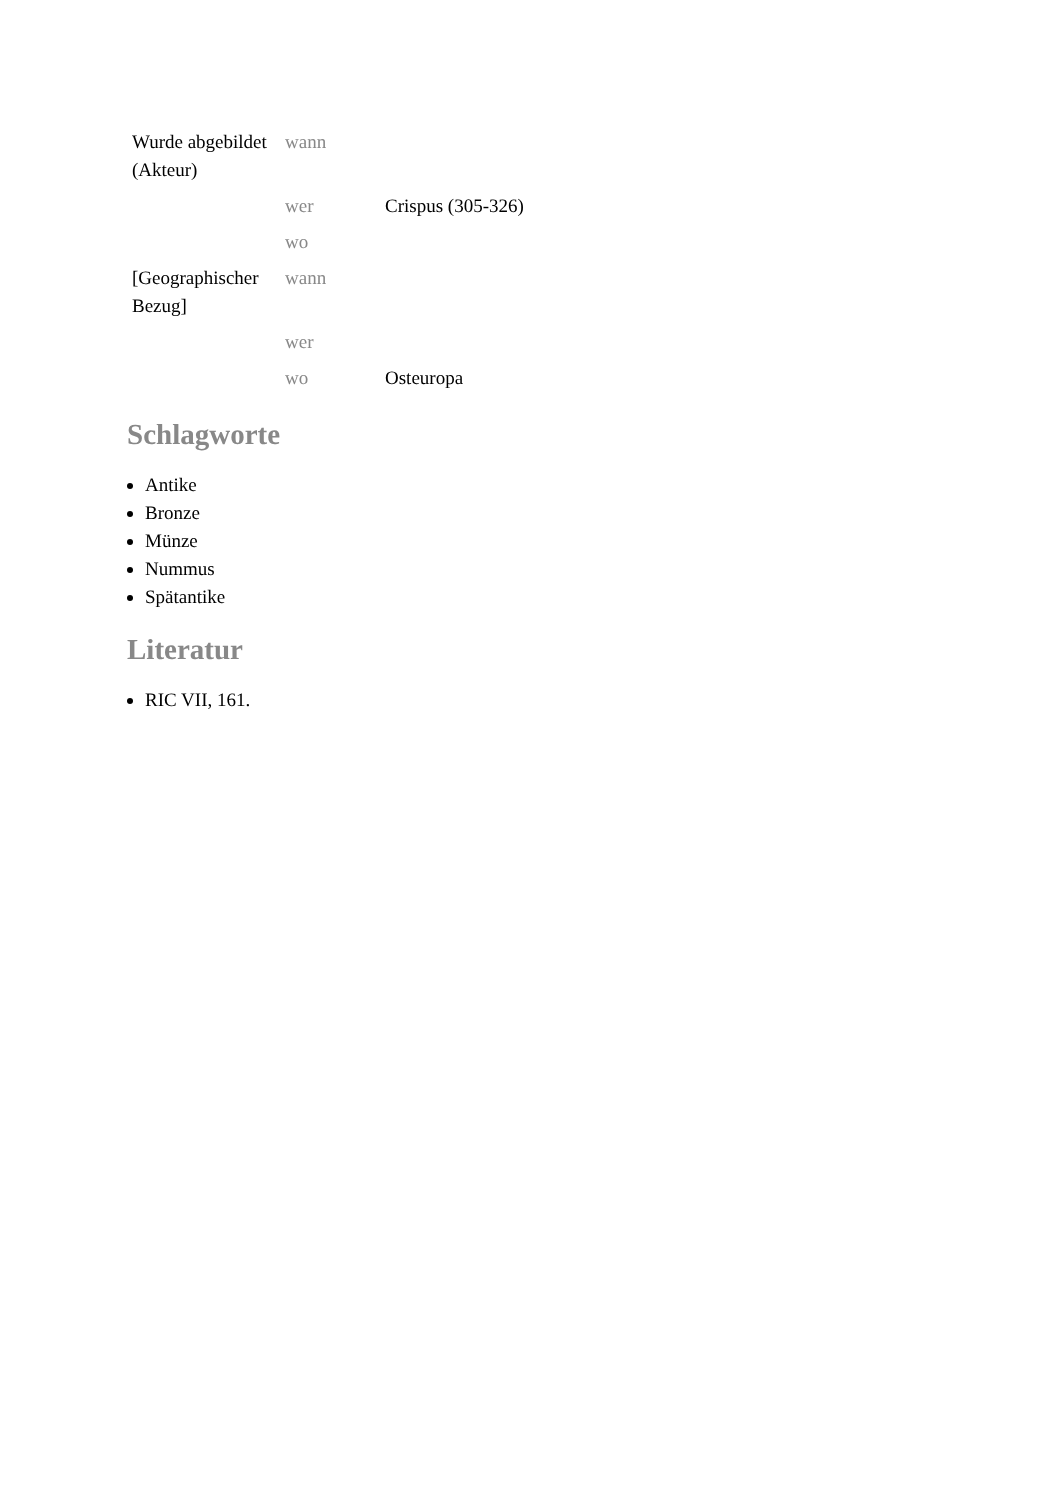| Wurde abgebildet (Akteur) | wann | |
| | wer | Crispus (305-326) |
| | wo | |
| [Geographischer Bezug] | wann | |
| | wer | |
| | wo | Osteuropa |
Schlagworte
Antike
Bronze
Münze
Nummus
Spätantike
Literatur
RIC VII, 161.